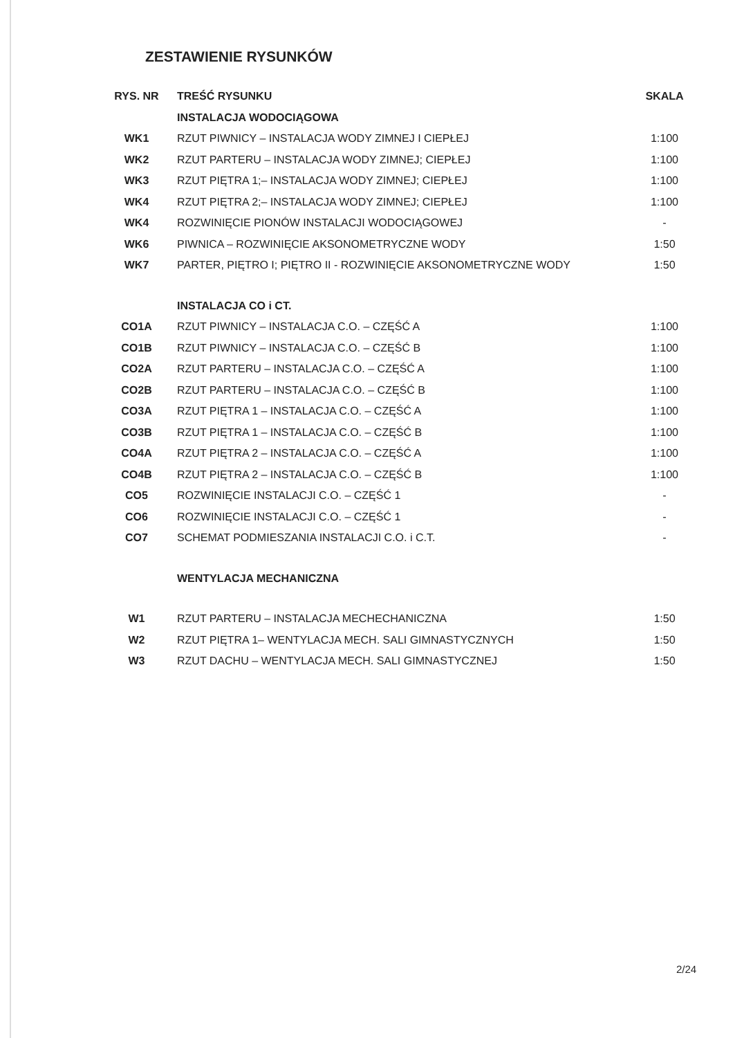ZESTAWIENIE RYSUNKÓW
| RYS. NR | TREŚĆ RYSUNKU | SKALA |
| --- | --- | --- |
| | INSTALACJA WODOCIĄGOWA | |
| WK1 | RZUT PIWNICY – INSTALACJA WODY ZIMNEJ I CIEPŁEJ | 1:100 |
| WK2 | RZUT PARTERU – INSTALACJA WODY ZIMNEJ; CIEPŁEJ | 1:100 |
| WK3 | RZUT PIĘTRA 1;– INSTALACJA WODY ZIMNEJ; CIEPŁEJ | 1:100 |
| WK4 | RZUT PIĘTRA 2;– INSTALACJA WODY ZIMNEJ; CIEPŁEJ | 1:100 |
| WK4 | ROZWINIĘCIE PIONÓW INSTALACJI WODOCIĄGOWEJ | - |
| WK6 | PIWNICA – ROZWINIĘCIE AKSONOMETRYCZNE WODY | 1:50 |
| WK7 | PARTER, PIĘTRO I; PIĘTRO II - ROZWINIĘCIE AKSONOMETRYCZNE WODY | 1:50 |
| | INSTALACJA CO i CT. | |
| CO1A | RZUT PIWNICY – INSTALACJA C.O. – CZĘŚĆ A | 1:100 |
| CO1B | RZUT PIWNICY – INSTALACJA C.O. – CZĘŚĆ B | 1:100 |
| CO2A | RZUT PARTERU – INSTALACJA C.O. – CZĘŚĆ A | 1:100 |
| CO2B | RZUT PARTERU – INSTALACJA C.O. – CZĘŚĆ B | 1:100 |
| CO3A | RZUT PIĘTRA 1 – INSTALACJA C.O. – CZĘŚĆ A | 1:100 |
| CO3B | RZUT PIĘTRA 1 – INSTALACJA C.O. – CZĘŚĆ B | 1:100 |
| CO4A | RZUT PIĘTRA 2 – INSTALACJA C.O. – CZĘŚĆ A | 1:100 |
| CO4B | RZUT PIĘTRA 2 – INSTALACJA C.O. – CZĘŚĆ B | 1:100 |
| CO5 | ROZWINIĘCIE INSTALACJI C.O. – CZĘŚĆ 1 | - |
| CO6 | ROZWINIĘCIE INSTALACJI C.O. – CZĘŚĆ 1 | - |
| CO7 | SCHEMAT PODMIESZANIA INSTALACJI C.O. i C.T. | - |
| | WENTYLACJA MECHANICZNA | |
| W1 | RZUT PARTERU – INSTALACJA MECHECHANICZNA | 1:50 |
| W2 | RZUT PIĘTRA 1– WENTYLACJA MECH. SALI GIMNASTYCZNYCH | 1:50 |
| W3 | RZUT DACHU – WENTYLACJA MECH. SALI GIMNASTYCZNEJ | 1:50 |
2/24